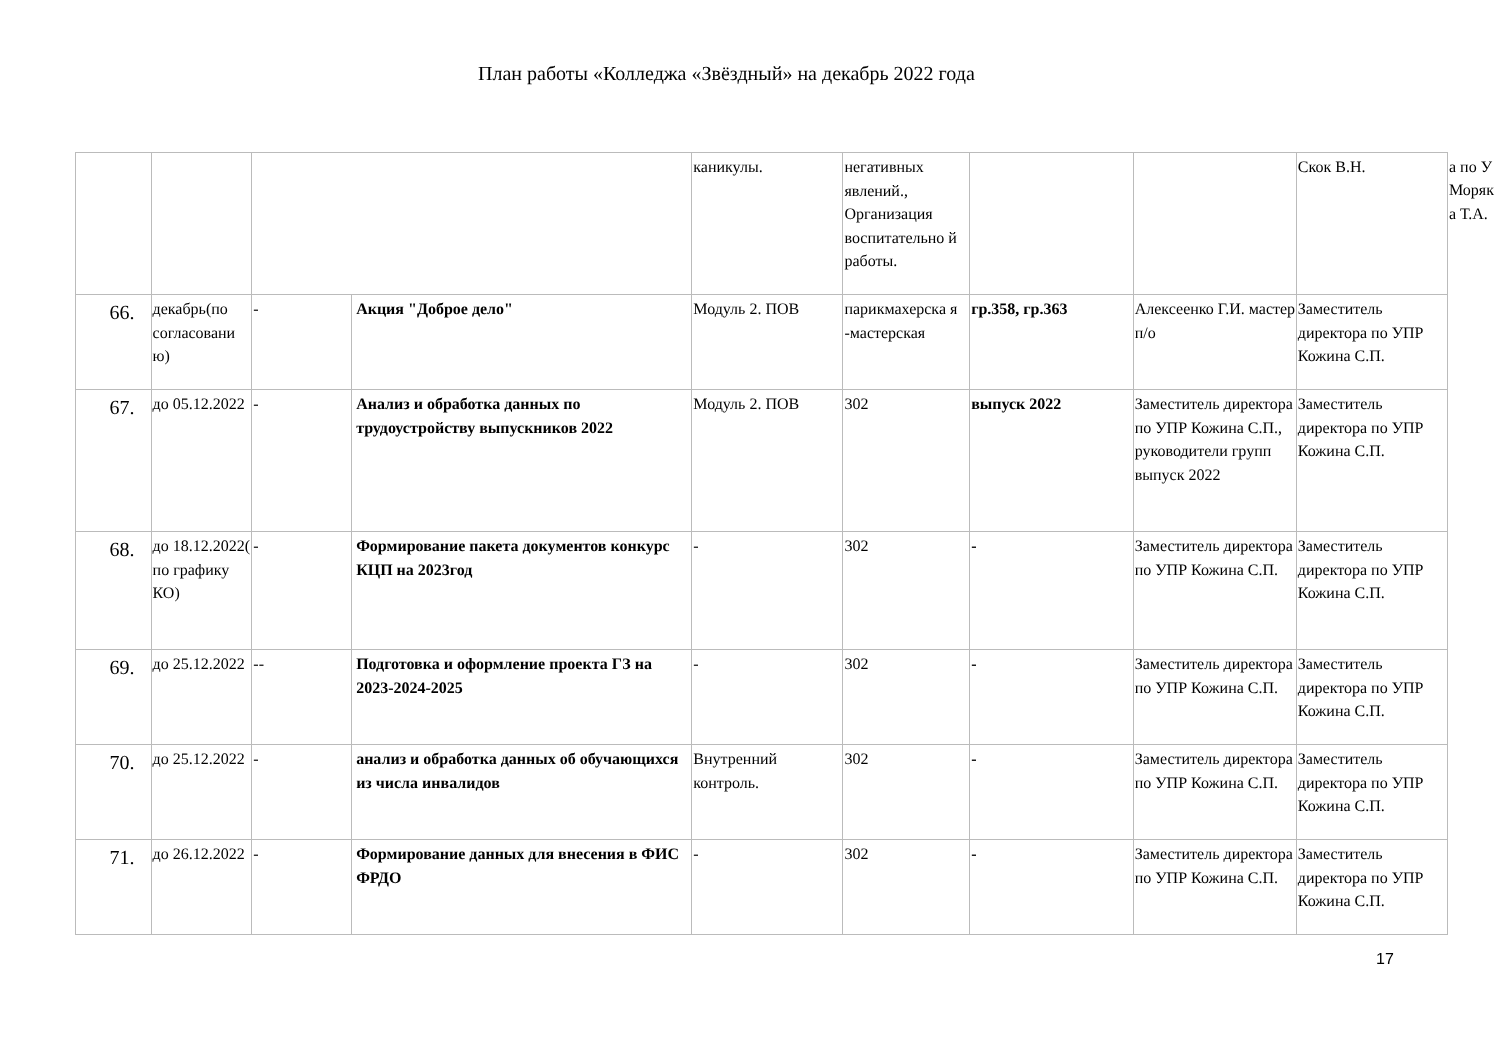План работы «Колледжа «Звёздный» на декабрь 2022 года
| | | | | каникулы. | негативных явлений., Организация воспитательно й работы. | | | Скок В.Н. | а по У Моряк а Т.А. |
| 66. | декабрь(по согласовани ю) | - | Акция "Доброе дело" | Модуль 2. ПОВ | парикмахерска я -мастерская | гр.358, гр.363 | Алексеенко Г.И. мастер п/о | Заместитель директора по УПР Кожина С.П. | |
| 67. | до 05.12.2022 | - | Анализ и обработка данных по трудоустройству выпускников 2022 | Модуль 2. ПОВ | 302 | выпуск 2022 | Заместитель директора по УПР Кожина С.П., руководители групп выпуск 2022 | Заместитель директора по УПР Кожина С.П. | |
| 68. | до 18.12.2022( по графику КО) | - | Формирование пакета документов конкурс КЦП на 2023год | - | 302 | - | Заместитель директора по УПР Кожина С.П. | Заместитель директора по УПР Кожина С.П. | |
| 69. | до 25.12.2022 | -- | Подготовка и оформление проекта ГЗ на 2023-2024-2025 | - | 302 | - | Заместитель директора по УПР Кожина С.П. | Заместитель директора по УПР Кожина С.П. | |
| 70. | до 25.12.2022 | - | анализ и обработка данных об обучающихся из числа инвалидов | Внутренний контроль. | 302 | - | Заместитель директора по УПР Кожина С.П. | Заместитель директора по УПР Кожина С.П. | |
| 71. | до 26.12.2022 | - | Формирование данных для внесения в ФИС ФРДО | - | 302 | - | Заместитель директора по УПР Кожина С.П. | Заместитель директора по УПР Кожина С.П. | |
17